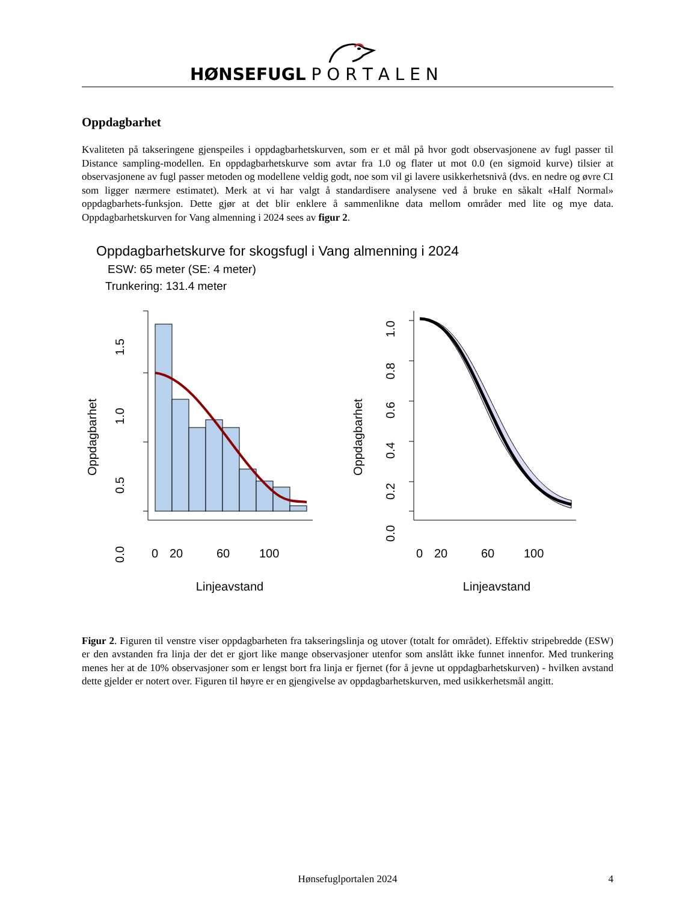HØNSEFUGL P O R T A L E N
Oppdagbarhet
Kvaliteten på takseringene gjenspeiles i oppdagbarhetskurven, som er et mål på hvor godt observasjonene av fugl passer til Distance sampling-modellen. En oppdagbarhetskurve som avtar fra 1.0 og flater ut mot 0.0 (en sigmoid kurve) tilsier at observasjonene av fugl passer metoden og modellene veldig godt, noe som vil gi lavere usikkerhetsnivå (dvs. en nedre og øvre CI som ligger nærmere estimatet). Merk at vi har valgt å standardisere analysene ved å bruke en såkalt «Half Normal» oppdagbarhets-funksjon. Dette gjør at det blir enklere å sammenlikne data mellom områder med lite og mye data. Oppdagbarhetskurven for Vang almenning i 2024 sees av figur 2.
Oppdagbarhetskurve for skogsfugl i Vang almenning i 2024
ESW: 65 meter (SE: 4 meter)
Trunkering: 131.4 meter
1.5
1.0
0.5
0.0
Oppdagbarhet
0
20
60
100
Linjeavstand
1.0
0.8
0.6
0.4
0.2
0.0
Oppdagbarhet
0
20
60
100
Linjeavstand
Figur 2. Figuren til venstre viser oppdagbarheten fra takseringslinja og utover (totalt for området). Effektiv stripebredde (ESW) er den avstanden fra linja der det er gjort like mange observasjoner utenfor som anslått ikke funnet innenfor. Med trunkering menes her at de 10% observasjoner som er lengst bort fra linja er fjernet (for å jevne ut oppdagbarhetskurven) - hvilken avstand dette gjelder er notert over. Figuren til høyre er en gjengivelse av oppdagbarhetskurven, med usikkerhetsmål angitt.
Hønsefuglportalen 2024 4